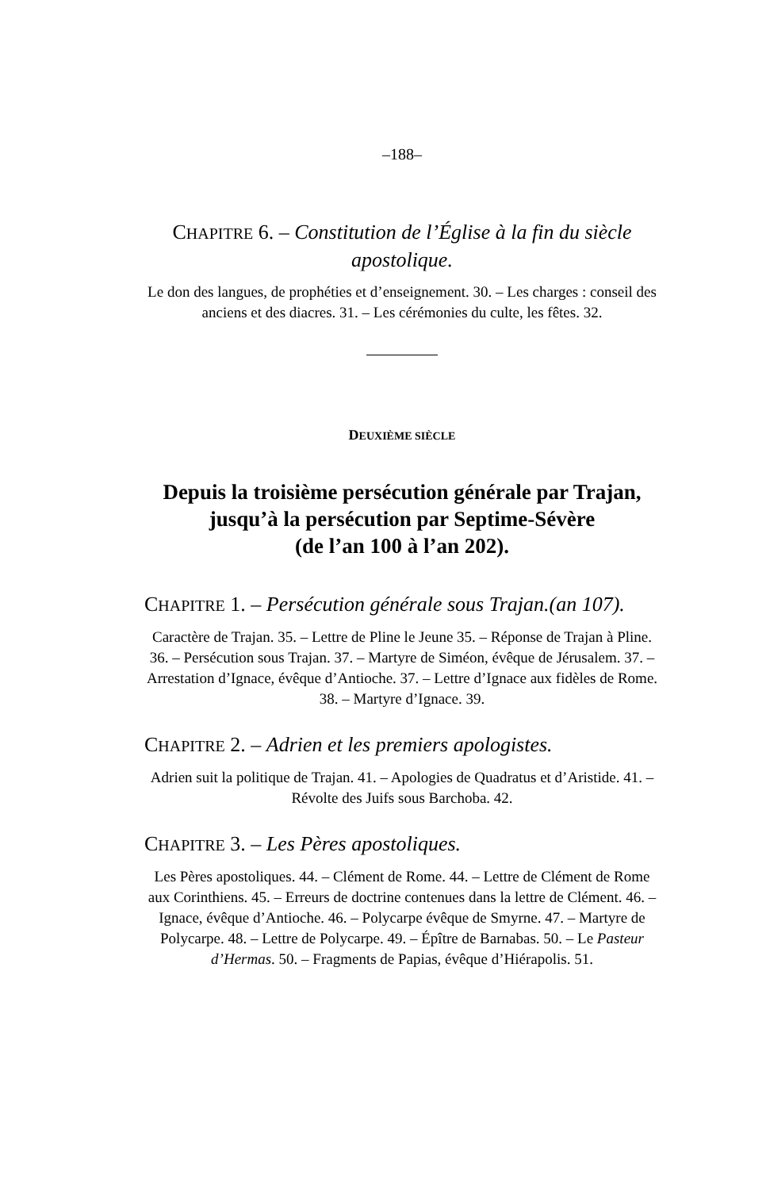–188–
CHAPITRE 6. – Constitution de l’Église à la fin du siècle apostolique.
Le don des langues, de prophéties et d’enseignement. 30. – Les charges : conseil des anciens et des diacres. 31. – Les cérémonies du culte, les fêtes. 32.
DEUXIÈME SIÈCLE
Depuis la troisième persécution générale par Trajan, jusqu’à la persécution par Septime-Sévère
(de l’an 100 à l’an 202).
CHAPITRE 1. – Persécution générale sous Trajan.(an 107).
Caractère de Trajan. 35. – Lettre de Pline le Jeune 35. – Réponse de Trajan à Pline. 36. – Persécution sous Trajan. 37. – Martyre de Siméon, évêque de Jérusalem. 37. – Arrestation d’Ignace, évêque d’Antioche. 37. – Lettre d’Ignace aux fidèles de Rome. 38. – Martyre d’Ignace. 39.
CHAPITRE 2. – Adrien et les premiers apologistes.
Adrien suit la politique de Trajan. 41. – Apologies de Quadratus et d’Aristide. 41. – Révolte des Juifs sous Barchoba. 42.
CHAPITRE 3. – Les Pères apostoliques.
Les Pères apostoliques. 44. – Clément de Rome. 44. – Lettre de Clément de Rome aux Corinthiens. 45. – Erreurs de doctrine contenues dans la lettre de Clément. 46. – Ignace, évêque d’Antioche. 46. – Polycarpe évêque de Smyrne. 47. – Martyre de Polycarpe. 48. – Lettre de Polycarpe. 49. – Épître de Barnabas. 50. – Le Pasteur d’Hermas. 50. – Fragments de Papias, évêque d’Hiérapolis. 51.